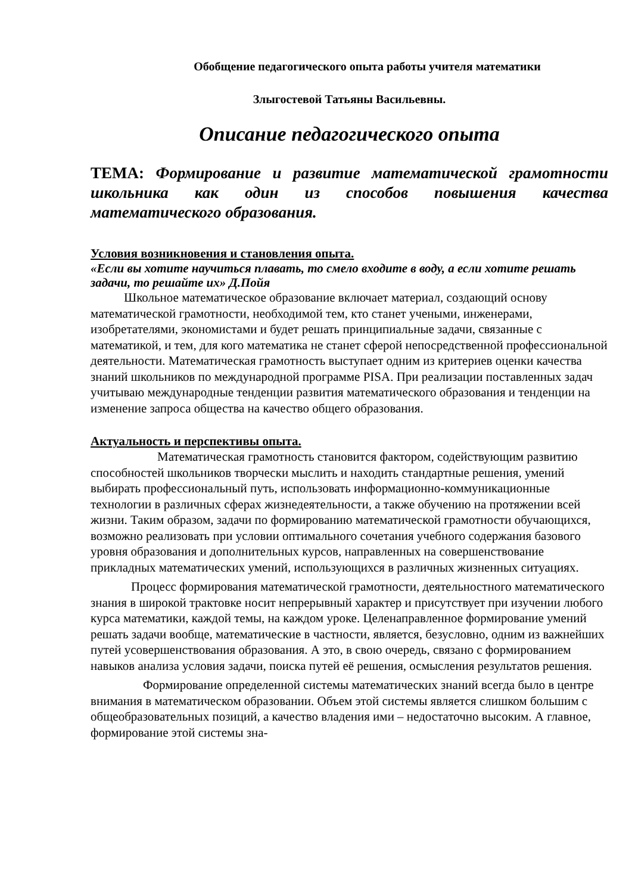Обобщение педагогического опыта работы учителя математики
Злыгостевой Татьяны Васильевны.
Описание педагогического опыта
ТЕМА: Формирование и развитие математической грамотности школьника как один из способов повышения качества математического образования.
Условия возникновения и становления опыта.
«Если вы хотите научиться плавать, то смело входите в воду, а если хотите решать задачи, то решайте их» Д.Пойя
Школьное математическое образование включает материал, создающий основу математической грамотности, необходимой тем, кто станет учеными, инженерами, изобретателями, экономистами и будет решать принципиальные задачи, связанные с математикой, и тем, для кого математика не станет сферой непосредственной профессиональной деятельности. Математическая грамотность выступает одним из критериев оценки качества знаний школьников по международной программе PISA. При реализации поставленных задач учитываю международные тенденции развития математического образования и тенденции на изменение запроса общества на качество общего образования.
Актуальность и перспективы опыта.
Математическая грамотность становится фактором, содействующим развитию способностей школьников творчески мыслить и находить стандартные решения, умений выбирать профессиональный путь, использовать информационно-коммуникационные технологии в различных сферах жизнедеятельности, а также обучению на протяжении всей жизни. Таким образом, задачи по формированию математической грамотности обучающихся, возможно реализовать при условии оптимального сочетания учебного содержания базового уровня образования и дополнительных курсов, направленных на совершенствование прикладных математических умений, использующихся в различных жизненных ситуациях.
Процесс формирования математической грамотности, деятельностного математического знания в широкой трактовке носит непрерывный характер и присутствует при изучении любого курса математики, каждой темы, на каждом уроке. Целенаправленное формирование умений решать задачи вообще, математические в частности, является, безусловно, одним из важнейших путей усовершенствования образования. А это, в свою очередь, связано с формированием навыков анализа условия задачи, поиска путей её решения, осмысления результатов решения.
Формирование определенной системы математических знаний всегда было в центре внимания в математическом образовании. Объем этой системы является слишком большим с общеобразовательных позиций, а качество владения ими – недостаточно высоким. А главное, формирование этой системы зна-